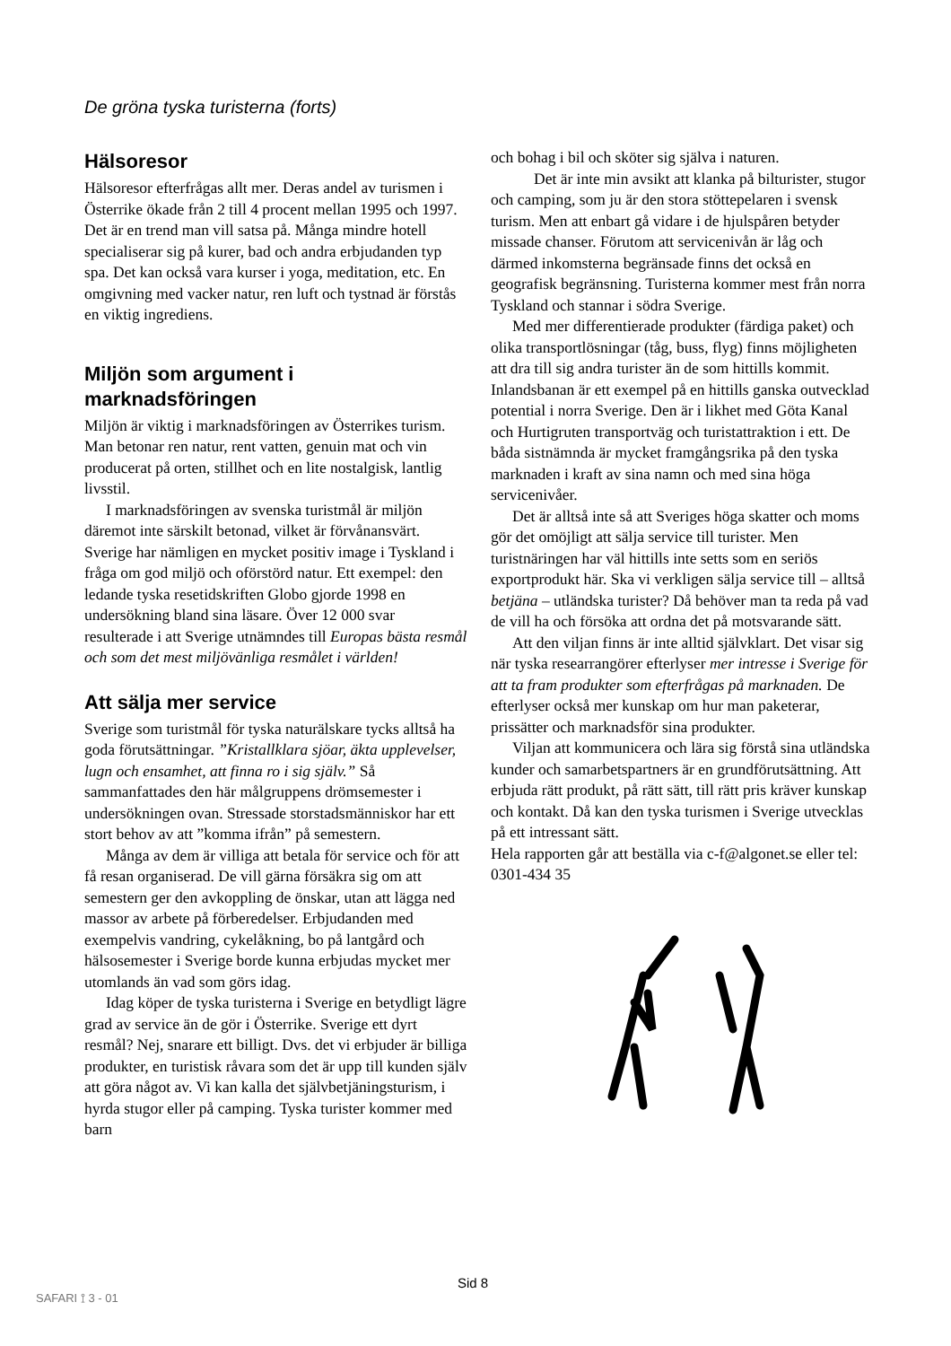De gröna tyska turisterna (forts)
Hälsoresor
Hälsoresor efterfrågas allt mer. Deras andel av turismen i Österrike ökade från 2 till 4 procent mellan 1995 och 1997. Det är en trend man vill satsa på. Många mindre hotell specialiserar sig på kurer, bad och andra erbjudanden typ spa. Det kan också vara kurser i yoga, meditation, etc. En omgivning med vacker natur, ren luft och tystnad är förstås en viktig ingrediens.
Miljön som argument i marknadsföringen
Miljön är viktig i marknadsföringen av Österrikes turism. Man betonar ren natur, rent vatten, genuin mat och vin producerat på orten, stillhet och en lite nostalgisk, lantlig livsstil.
I marknadsföringen av svenska turistmål är miljön däremot inte särskilt betonad, vilket är förvånansvärt. Sverige har nämligen en mycket positiv image i Tyskland i fråga om god miljö och oförstörd natur. Ett exempel: den ledande tyska resetidskriften Globo gjorde 1998 en undersökning bland sina läsare. Över 12 000 svar resulterade i att Sverige utnämndes till Europas bästa resmål och som det mest miljövänliga resmålet i världen!
Att sälja mer service
Sverige som turistmål för tyska naturälskare tycks alltså ha goda förutsättningar. ”Kristallklara sjöar, äkta upplevelser, lugn och ensamhet, att finna ro i sig själv.” Så sammanfattades den här målgruppens drömsemester i undersökningen ovan. Stressade storstadsmänniskor har ett stort behov av att ”komma ifrån” på semestern.
Många av dem är villiga att betala för service och för att få resan organiserad. De vill gärna försäkra sig om att semestern ger den avkoppling de önskar, utan att lägga ned massor av arbete på förberedelser. Erbjudanden med exempelvis vandring, cykelåkning, bo på lantgård och hälsosemester i Sverige borde kunna erbjudas mycket mer utomlands än vad som görs idag.
Idag köper de tyska turisterna i Sverige en betydligt lägre grad av service än de gör i Österrike. Sverige ett dyrt resmål? Nej, snarare ett billigt. Dvs. det vi erbjuder är billiga produkter, en turistisk råvara som det är upp till kunden själv att göra något av. Vi kan kalla det självbetjäningsturism, i hyrda stugor eller på camping. Tyska turister kommer med barn
och bohag i bil och sköter sig själva i naturen.
Det är inte min avsikt att klanka på bilturister, stugor och camping, som ju är den stora stöttepelaren i svensk turism. Men att enbart gå vidare i de hjulspåren betyder missade chanser. Förutom att servicenivån är låg och därmed inkomsterna begränsade finns det också en geografisk begränsning. Turisterna kommer mest från norra Tyskland och stannar i södra Sverige.
Med mer differentierade produkter (färdiga paket) och olika transportlösningar (tåg, buss, flyg) finns möjligheten att dra till sig andra turister än de som hittills kommit. Inlandsbanan är ett exempel på en hittills ganska outvecklad potential i norra Sverige. Den är i likhet med Göta Kanal och Hurtigruten transportväg och turistattraktion i ett. De båda sistnämnda är mycket framgångsrika på den tyska marknaden i kraft av sina namn och med sina höga servicenivåer.
Det är alltså inte så att Sveriges höga skatter och moms gör det omöjligt att sälja service till turister. Men turistnäringen har väl hittills inte setts som en seriös exportprodukt här. Ska vi verkligen sälja service till – alltså betjäna – utländska turister? Då behöver man ta reda på vad de vill ha och försöka att ordna det på motsvarande sätt.
Att den viljan finns är inte alltid självklart. Det visar sig när tyska researrangörer efterlyser mer intresse i Sverige för att ta fram produkter som efterfrågas på marknaden. De efterlyser också mer kunskap om hur man paketerar, prissätter och marknadsför sina produkter.
Viljan att kommunicera och lära sig förstå sina utländska kunder och samarbetspartners är en grundförutsättning. Att erbjuda rätt produkt, på rätt sätt, till rätt pris kräver kunskap och kontakt. Då kan den tyska turismen i Sverige utvecklas på ett intressant sätt.
Hela rapporten går att beställa via c-f@algonet.se eller tel: 0301-434 35
Sid 8
SAFARI ⟟ 3 - 01